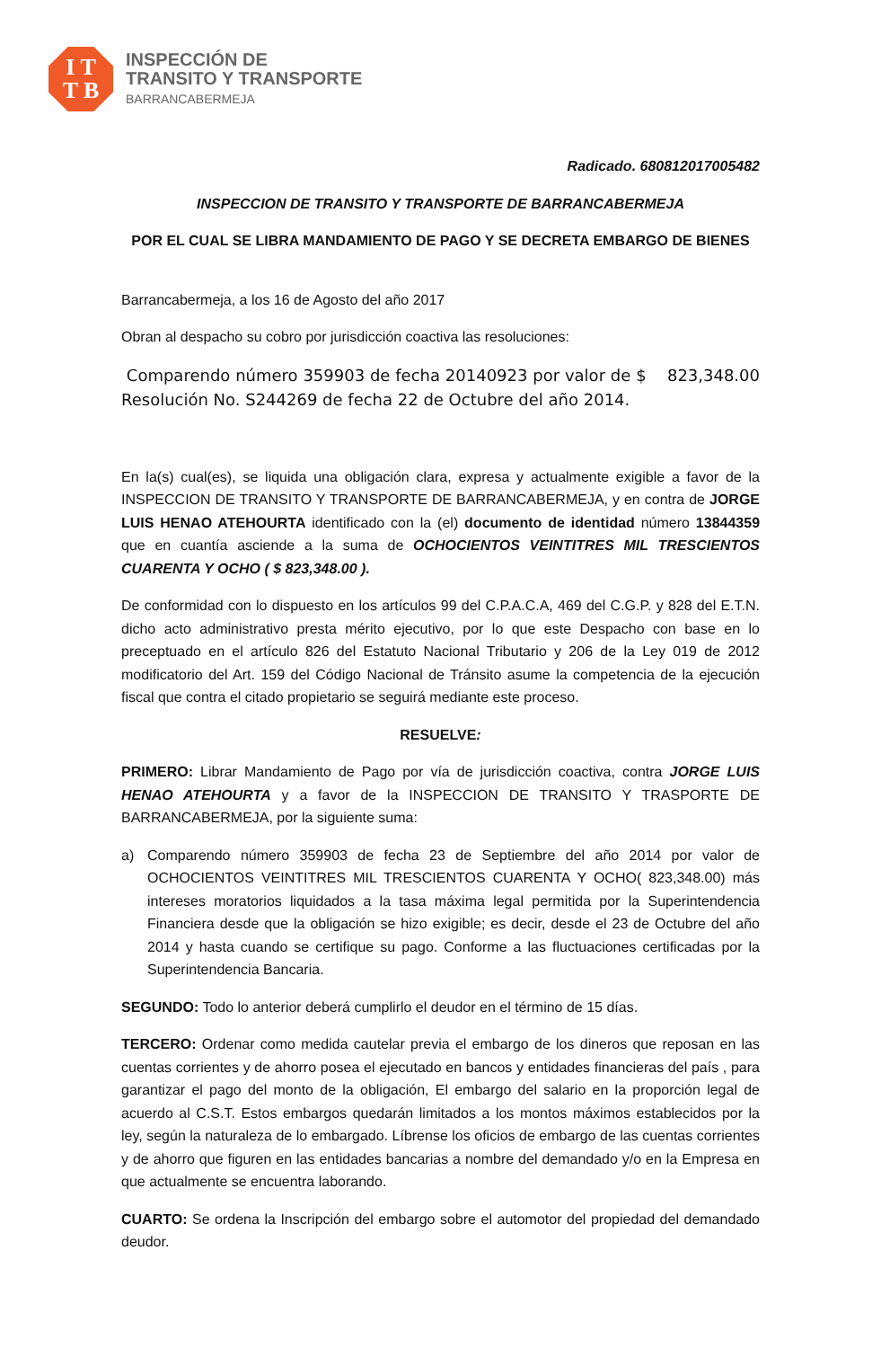I T
T B
INSPECCIÓN DE
TRANSITO Y TRANSPORTE
BARRANCABERMEJA
Radicado. 680812017005482
INSPECCION DE TRANSITO Y TRANSPORTE DE BARRANCABERMEJA
POR EL CUAL SE LIBRA MANDAMIENTO DE PAGO Y SE DECRETA EMBARGO DE BIENES
Barrancabermeja, a los 16 de Agosto del año 2017
Obran al despacho su cobro por jurisdicción coactiva las resoluciones:
Comparendo número 359903 de fecha 20140923 por valor de $ 823,348.00 Resolución No. S244269 de fecha 22 de Octubre del año 2014.
En la(s) cual(es), se liquida una obligación clara, expresa y actualmente exigible a favor de la INSPECCION DE TRANSITO Y TRANSPORTE DE BARRANCABERMEJA, y en contra de JORGE LUIS HENAO ATEHOURTA identificado con la (el) documento de identidad número 13844359 que en cuantía asciende a la suma de OCHOCIENTOS VEINTITRES MIL TRESCIENTOS CUARENTA Y OCHO ( $ 823,348.00 ).
De conformidad con lo dispuesto en los artículos 99 del C.P.A.C.A, 469 del C.G.P. y 828 del E.T.N. dicho acto administrativo presta mérito ejecutivo, por lo que este Despacho con base en lo preceptuado en el artículo 826 del Estatuto Nacional Tributario y 206 de la Ley 019 de 2012 modificatorio del Art. 159 del Código Nacional de Tránsito asume la competencia de la ejecución fiscal que contra el citado propietario se seguirá mediante este proceso.
RESUELVE:
PRIMERO: Librar Mandamiento de Pago por vía de jurisdicción coactiva, contra JORGE LUIS HENAO ATEHOURTA y a favor de la INSPECCION DE TRANSITO Y TRASPORTE DE BARRANCABERMEJA, por la siguiente suma:
a) Comparendo número 359903 de fecha 23 de Septiembre del año 2014 por valor de OCHOCIENTOS VEINTITRES MIL TRESCIENTOS CUARENTA Y OCHO( 823,348.00) más intereses moratorios liquidados a la tasa máxima legal permitida por la Superintendencia Financiera desde que la obligación se hizo exigible; es decir, desde el 23 de Octubre del año 2014 y hasta cuando se certifique su pago. Conforme a las fluctuaciones certificadas por la Superintendencia Bancaria.
SEGUNDO: Todo lo anterior deberá cumplirlo el deudor en el término de 15 días.
TERCERO: Ordenar como medida cautelar previa el embargo de los dineros que reposan en las cuentas corrientes y de ahorro posea el ejecutado en bancos y entidades financieras del país , para garantizar el pago del monto de la obligación, El embargo del salario en la proporción legal de acuerdo al C.S.T. Estos embargos quedarán limitados a los montos máximos establecidos por la ley, según la naturaleza de lo embargado. Líbrense los oficios de embargo de las cuentas corrientes y de ahorro que figuren en las entidades bancarias a nombre del demandado y/o en la Empresa en que actualmente se encuentra laborando.
CUARTO: Se ordena la Inscripción del embargo sobre el automotor del propiedad del demandado deudor.